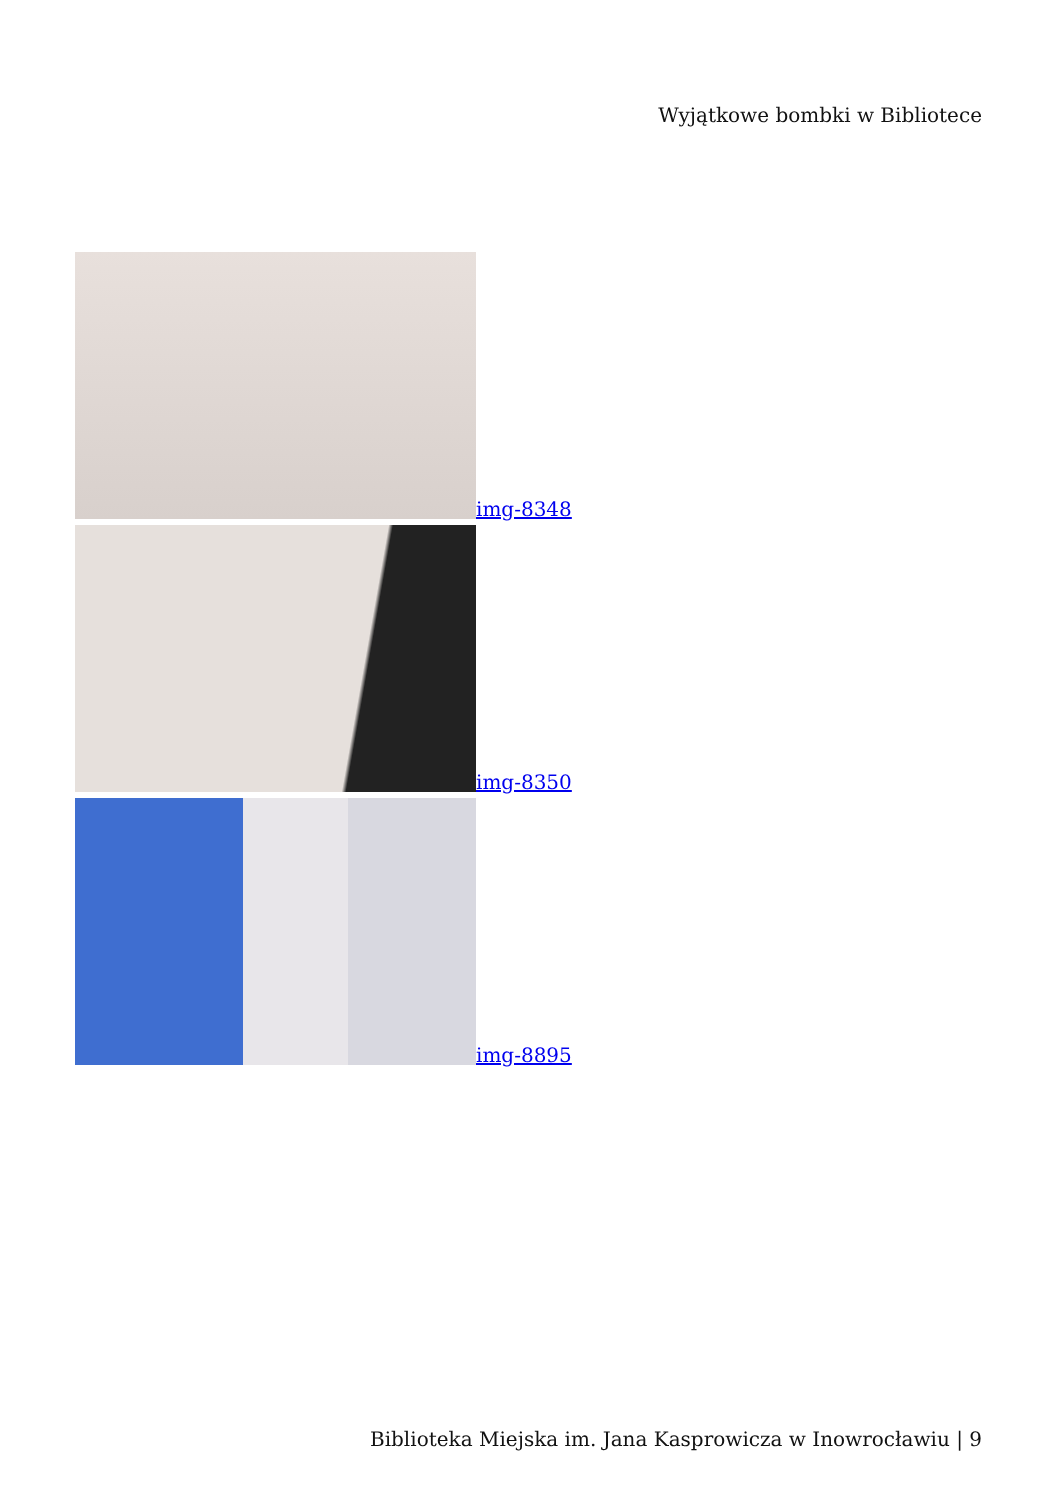Wyjątkowe bombki w Bibliotece
img-8348
img-8350
img-8895
Biblioteka Miejska im. Jana Kasprowicza w Inowrocławiu | 9